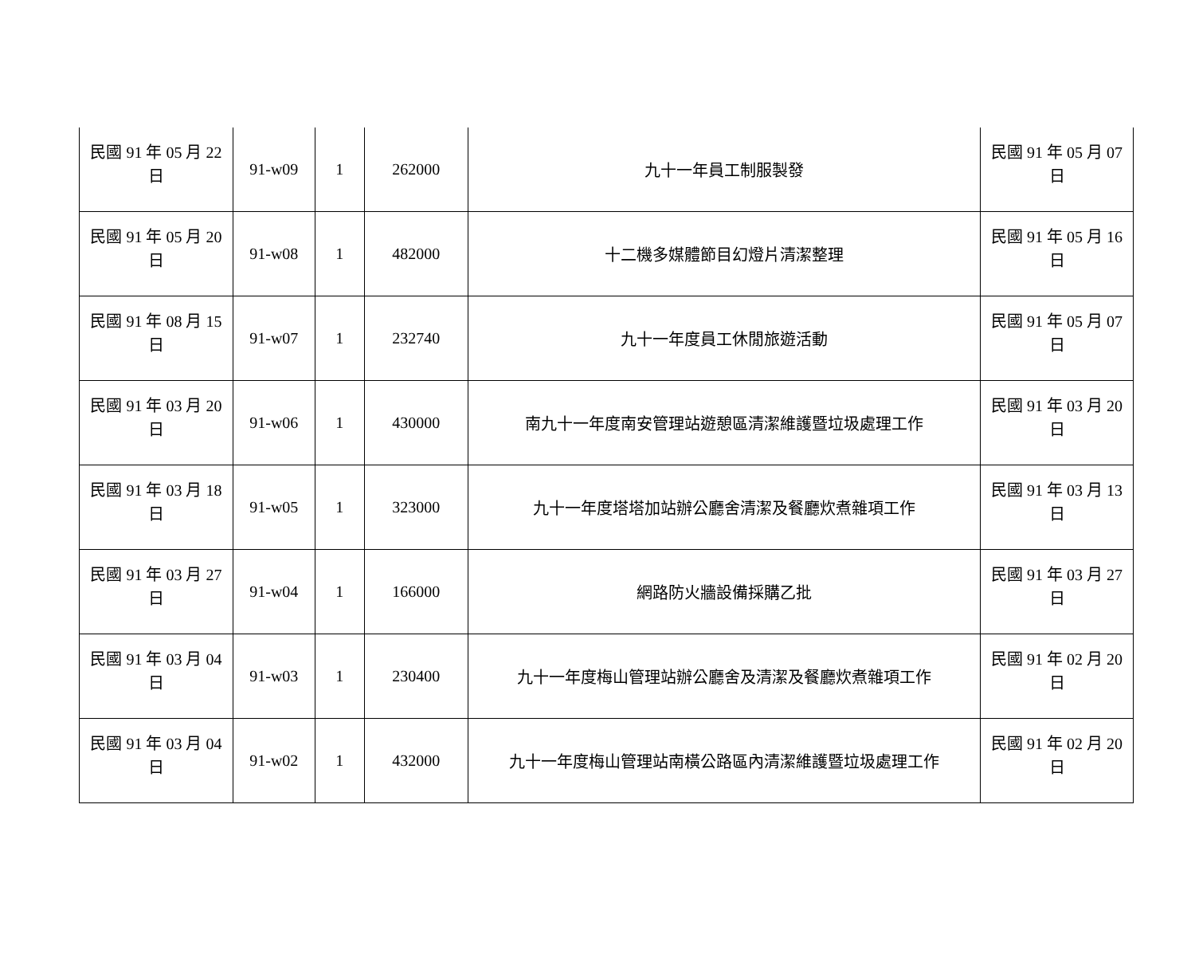| 民國 91 年 05 月 22 日 | 91-w09 | 1 | 262000 | 九十一年員工制服製發 | 民國 91 年 05 月 07 日 |
| 民國 91 年 05 月 20 日 | 91-w08 | 1 | 482000 | 十二機多媒體節目幻燈片清潔整理 | 民國 91 年 05 月 16 日 |
| 民國 91 年 08 月 15 日 | 91-w07 | 1 | 232740 | 九十一年度員工休閒旅遊活動 | 民國 91 年 05 月 07 日 |
| 民國 91 年 03 月 20 日 | 91-w06 | 1 | 430000 | 南九十一年度南安管理站遊憩區清潔維護暨垃圾處理工作 | 民國 91 年 03 月 20 日 |
| 民國 91 年 03 月 18 日 | 91-w05 | 1 | 323000 | 九十一年度塔塔加站辦公廳舍清潔及餐廳炊煮雜項工作 | 民國 91 年 03 月 13 日 |
| 民國 91 年 03 月 27 日 | 91-w04 | 1 | 166000 | 網路防火牆設備採購乙批 | 民國 91 年 03 月 27 日 |
| 民國 91 年 03 月 04 日 | 91-w03 | 1 | 230400 | 九十一年度梅山管理站辦公廳舍及清潔及餐廳炊煮雜項工作 | 民國 91 年 02 月 20 日 |
| 民國 91 年 03 月 04 日 | 91-w02 | 1 | 432000 | 九十一年度梅山管理站南橫公路區內清潔維護暨垃圾處理工作 | 民國 91 年 02 月 20 日 |